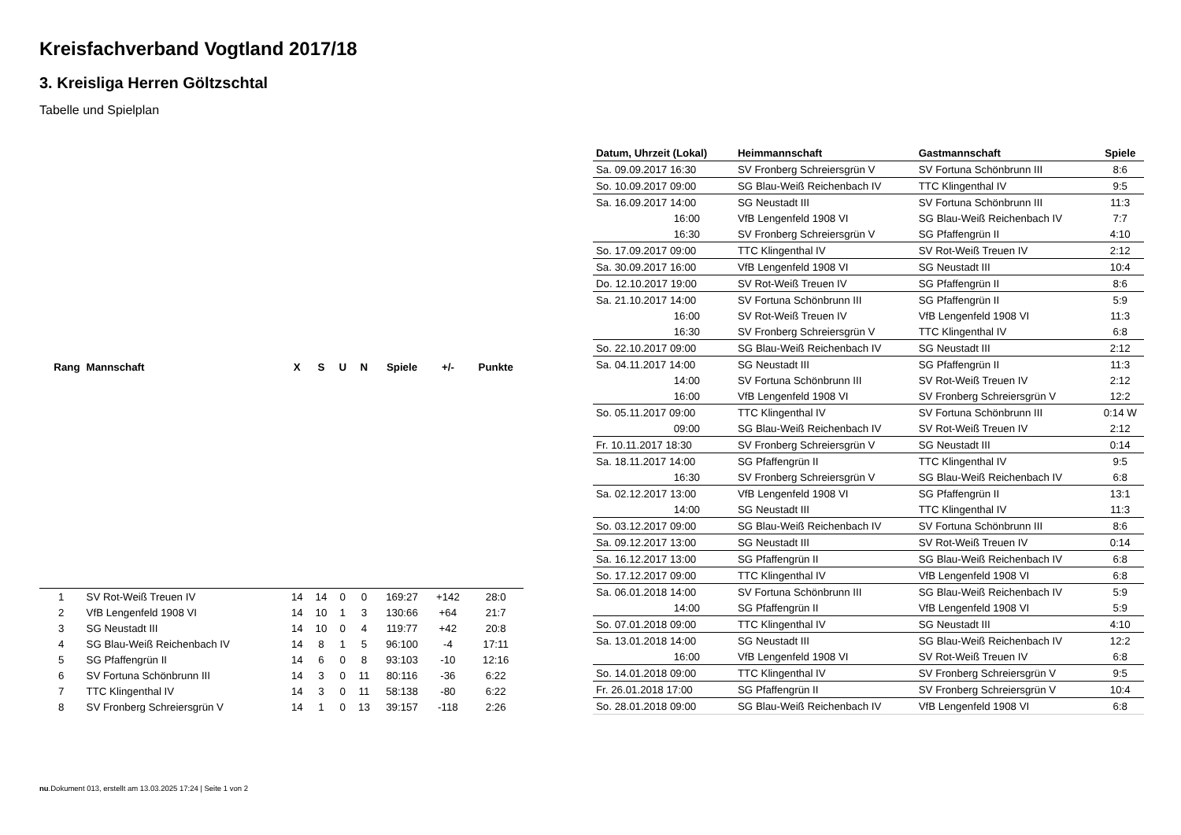Kreisfachverband Vogtland 2017/18
3. Kreisliga Herren Göltzschtal
Tabelle und Spielplan
| Rang | Mannschaft | X | S | U | N | Spiele | +/- | Punkte |
| --- | --- | --- | --- | --- | --- | --- | --- | --- |
| 1 | SV Rot-Weiß Treuen IV | 14 | 14 | 0 | 0 | 169:27 | +142 | 28:0 |
| 2 | VfB Lengenfeld 1908 VI | 14 | 10 | 1 | 3 | 130:66 | +64 | 21:7 |
| 3 | SG Neustadt III | 14 | 10 | 0 | 4 | 119:77 | +42 | 20:8 |
| 4 | SG Blau-Weiß Reichenbach IV | 14 | 8 | 1 | 5 | 96:100 | -4 | 17:11 |
| 5 | SG Pfaffengrün II | 14 | 6 | 0 | 8 | 93:103 | -10 | 12:16 |
| 6 | SV Fortuna Schönbrunn III | 14 | 3 | 0 | 11 | 80:116 | -36 | 6:22 |
| 7 | TTC Klingenthal IV | 14 | 3 | 0 | 11 | 58:138 | -80 | 6:22 |
| 8 | SV Fronberg Schreiersgrün V | 14 | 1 | 0 | 13 | 39:157 | -118 | 2:26 |
| Datum, Uhrzeit (Lokal) | Heimmannschaft | Gastmannschaft | Spiele |
| --- | --- | --- | --- |
| Sa. 09.09.2017 16:30 | SV Fronberg Schreiersgrün V | SV Fortuna Schönbrunn III | 8:6 |
| So. 10.09.2017 09:00 | SG Blau-Weiß Reichenbach IV | TTC Klingenthal IV | 9:5 |
| Sa. 16.09.2017 14:00 | SG Neustadt III | SV Fortuna Schönbrunn III | 11:3 |
| 16:00 | VfB Lengenfeld 1908 VI | SG Blau-Weiß Reichenbach IV | 7:7 |
| 16:30 | SV Fronberg Schreiersgrün V | SG Pfaffengrün II | 4:10 |
| So. 17.09.2017 09:00 | TTC Klingenthal IV | SV Rot-Weiß Treuen IV | 2:12 |
| Sa. 30.09.2017 16:00 | VfB Lengenfeld 1908 VI | SG Neustadt III | 10:4 |
| Do. 12.10.2017 19:00 | SV Rot-Weiß Treuen IV | SG Pfaffengrün II | 8:6 |
| Sa. 21.10.2017 14:00 | SV Fortuna Schönbrunn III | SG Pfaffengrün II | 5:9 |
| 16:00 | SV Rot-Weiß Treuen IV | VfB Lengenfeld 1908 VI | 11:3 |
| 16:30 | SV Fronberg Schreiersgrün V | TTC Klingenthal IV | 6:8 |
| So. 22.10.2017 09:00 | SG Blau-Weiß Reichenbach IV | SG Neustadt III | 2:12 |
| Sa. 04.11.2017 14:00 | SG Neustadt III | SG Pfaffengrün II | 11:3 |
| 14:00 | SV Fortuna Schönbrunn III | SV Rot-Weiß Treuen IV | 2:12 |
| 16:00 | VfB Lengenfeld 1908 VI | SV Fronberg Schreiersgrün V | 12:2 |
| So. 05.11.2017 09:00 | TTC Klingenthal IV | SV Fortuna Schönbrunn III | 0:14 W |
| 09:00 | SG Blau-Weiß Reichenbach IV | SV Rot-Weiß Treuen IV | 2:12 |
| Fr. 10.11.2017 18:30 | SV Fronberg Schreiersgrün V | SG Neustadt III | 0:14 |
| Sa. 18.11.2017 14:00 | SG Pfaffengrün II | TTC Klingenthal IV | 9:5 |
| 16:30 | SV Fronberg Schreiersgrün V | SG Blau-Weiß Reichenbach IV | 6:8 |
| Sa. 02.12.2017 13:00 | VfB Lengenfeld 1908 VI | SG Pfaffengrün II | 13:1 |
| 14:00 | SG Neustadt III | TTC Klingenthal IV | 11:3 |
| So. 03.12.2017 09:00 | SG Blau-Weiß Reichenbach IV | SV Fortuna Schönbrunn III | 8:6 |
| Sa. 09.12.2017 13:00 | SG Neustadt III | SV Rot-Weiß Treuen IV | 0:14 |
| Sa. 16.12.2017 13:00 | SG Pfaffengrün II | SG Blau-Weiß Reichenbach IV | 6:8 |
| So. 17.12.2017 09:00 | TTC Klingenthal IV | VfB Lengenfeld 1908 VI | 6:8 |
| Sa. 06.01.2018 14:00 | SV Fortuna Schönbrunn III | SG Blau-Weiß Reichenbach IV | 5:9 |
| 14:00 | SG Pfaffengrün II | VfB Lengenfeld 1908 VI | 5:9 |
| So. 07.01.2018 09:00 | TTC Klingenthal IV | SG Neustadt III | 4:10 |
| Sa. 13.01.2018 14:00 | SG Neustadt III | SG Blau-Weiß Reichenbach IV | 12:2 |
| 16:00 | VfB Lengenfeld 1908 VI | SV Rot-Weiß Treuen IV | 6:8 |
| So. 14.01.2018 09:00 | TTC Klingenthal IV | SV Fronberg Schreiersgrün V | 9:5 |
| Fr. 26.01.2018 17:00 | SG Pfaffengrün II | SV Fronberg Schreiersgrün V | 10:4 |
| So. 28.01.2018 09:00 | SG Blau-Weiß Reichenbach IV | VfB Lengenfeld 1908 VI | 6:8 |
nu.Dokument 013, erstellt am 13.03.2025 17:24 | Seite 1 von 2